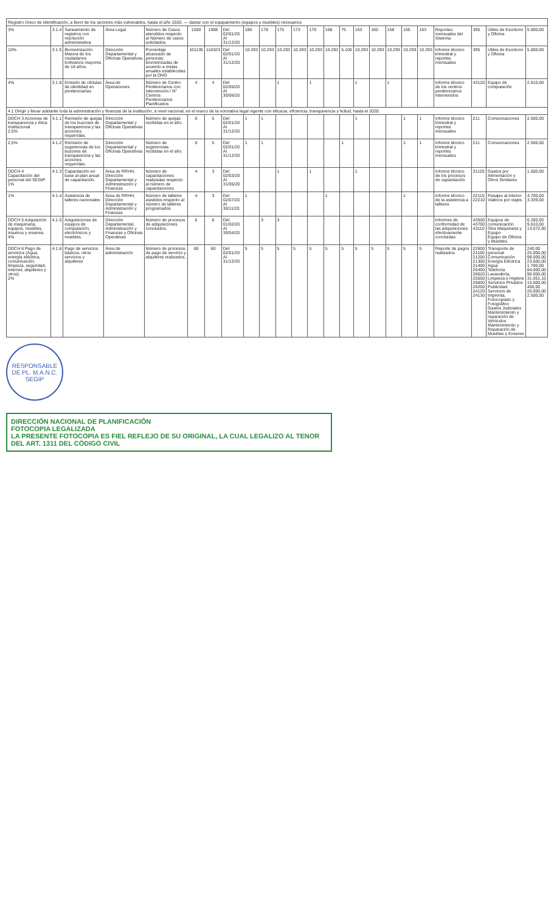| Registro Único de Identificación, a favor de los sectores más vulnerables, hasta el año 2020. — dactar con el equipamiento (equipos y muebles) necesarios | | | | | | | | | | | | | | | | | | | | | | | |
| 3% | 3.1.4 | Saneamiento de registros con resolución administrativa | Área Legal | Número de Casos atendidos respecto al Número de casos solicitados | 1500 | 1908 | Del 02/01/20 Al 31/12/20 | 180 | 178 | 175 | 173 | 170 | 168 | 75 | 163 | 160 | 158 | 155 | 153 | Reportes mensuales del Sistema | 395 | Útiles de Escritorio y Oficina | 5.000,00 |
| 10% | 3.1.5 | Biometrización Masiva de los ciudadanos bolivianos mayores de 18 años. | Dirección Departamental y Oficinas Operativas | Porcentaje alcanzado de personas biometrizadas de acuerdo a metas anuales establecidas por la DNO | 101135 | 118323 | Del 02/01/20 Al 31/12/20 | 10.293 | 10.293 | 10.293 | 10.293 | 10.293 | 10.293 | 5.100 | 10.293 | 10.293 | 10.293 | 10.293 | 10.293 | Informe técnico trimestral y reportes mensuales | 395 | Útiles de Escritorio y Oficina | 5.000,00 |
| 4% | 3.1.8 | Emisión de cédulas de identidad en penitenciarías | Área de Operaciones | Número de Centro Penitenciarios con intervención / N° Centros Penitenciarios Planificados | 4 | 4 | Del 02/05/20 Al 30/06/20 | | | 1 | | 1 | | | 1 | | 1 | | | Informe técnico de los centros penitenciarios intervenidos | 43120 | Equipo de computación | 2.610,00 |
| 4.1 Dirigir y llevar adelante toda la administración y finanzas de la institución, a nivel nacional, en el marco de la normativa legal vigente con eficacia, eficiencia, transparencia y licitud, hasta el 2020. | | | | | | | | | | | | | | | | | | | | | | | |
| DDCH 3 Acciones de transparencia y ética institucional 2,5% | 4.1.1 | Remisión de quejas de los buzones de transparencia y las acciones requeridas. | Dirección Departamental y Oficinas Operativas | Número de quejas recibidas en el año. | 0 | 5 | Del 02/01/20 Al 31/12/20 | 1 | 1 | | | | | | 1 | | | 1 | 1 | Informe técnico trimestral y reportes mensuales | 211 | Comunicaciones | 2.500,00 |
| 2,5% | 4.1.2 | Remisión de sugerencias de los buzones de transparencia y las acciones requeridas. | Dirección Departamental y Oficinas Operativas | Número de sugerencias recibidas en el año. | 0 | 5 | Del 02/01/20 Al 31/12/20 | 1 | 1 | | | | | 1 | | | | 1 | 1 | Informe técnico trimestral y reportes mensuales | 211 | Comunicaciones | 2.500,00 |
| DDCH 4 Capacitación del personal del SEGIP. 1% | 4.1.3 | Capacitación en base al plan anual de capacitación. | Área de RRHH, Dirección Departamental y Administración y Finanzas | Número de capacitaciones realizadas respecto al número de capacitaciones | 4 | 3 | Del 02/03/20 Al 31/05/20 | | | 1 | | 1 | | | 1 | | | | | Informe técnico de los procesos de capacitación | 31120 | Gastos por Alimentación y Otros Similares | 1.500,00 |
| 1% | 4.1.4 | Asistencia de talleres nacionales | Área de RRHH, Dirección Departamental y Administración y Finanzas | Número de talleres asistidos respecto al número de talleres programados | 4 | 3 | Del 02/07/20 Al 30/11/20 | 1 | | | | | 1 | | | | | 1 | | Informe técnico de la asistencia a talleres | 22110 22210 | Pasajes al interior Viaticos por viajes | 4.700,00 3.339,00 |
| DDCH 5 Adquisición de maquinaria, equipos, muebles, insumos y enseres. 4% | 4.1.5 | Adquisiciones de equipos de computación, electrónicos y muebles. | Dirección Departamental, Administración y Finanzas y Oficinas Operativas | Número de procesos de adquisiciones concluidos. | 6 | 6 | Del 01/02/20 Al 30/04/20 | | 3 | 3 | | | | | | | | | | Informes de conformidad de las adquisiciones efectivamente concluidas | 43500 43700 43110 | Equipos de comunicación Otra Maquinaria y Equipo Equipo de Oficina y Muebles | 6.260,00 9.610,00 13.072,00 |
| DDCH 6 Pago de servicios (Agua, energía eléctrica, comunicación, limpieza, seguridad, internet, alquileres y otros). 2% | 4.1.6 | Pago de servicios básicos, otros servicios y alquileres | Área de administración | Número de procesos de pago de servicio y alquileres realizados. | 60 | 60 | Del 02/01/20 Al 31/12/20 | 5 | 5 | 5 | 5 | 5 | 5 | 5 | 5 | 5 | 5 | 5 | 5 | Reporte de pagos realizados | 22600 21100 21200 21300 21400 25400 26620 25500 25600 26200 24120 24130 | Transporte de personal Comunicación Energía Eléctrica Agua Telefonía Lavandería, Limpieza e Higiene Servicios Privados Publicidad Servicios de Imprenta, Fotocopiado y Fotográfico Gastos Judiciales Mantenimiento y reparación de Vehículos Mantenimiento y Reparación de Muebles y Enseres | 240,00 25.000,00 98.000,00 23.500,00 1.700,00 84.000,00 96.000,00 31.051,10 15.000,00 450,00 20.000,00 2.500,00 |
RESPONSABLE DE PL. M.A.N.C. SEGIP
DIRECCIÓN NACIONAL DE PLANIFICACIÓN
FOTOCOPIA LEGALIZADA
LA PRESENTE FOTOCOPIA ES FIEL REFLEJO DE SU ORIGINAL, LA CUAL LEGALIZO AL TENOR DEL ART. 1311 DEL CÓDIGO CIVIL